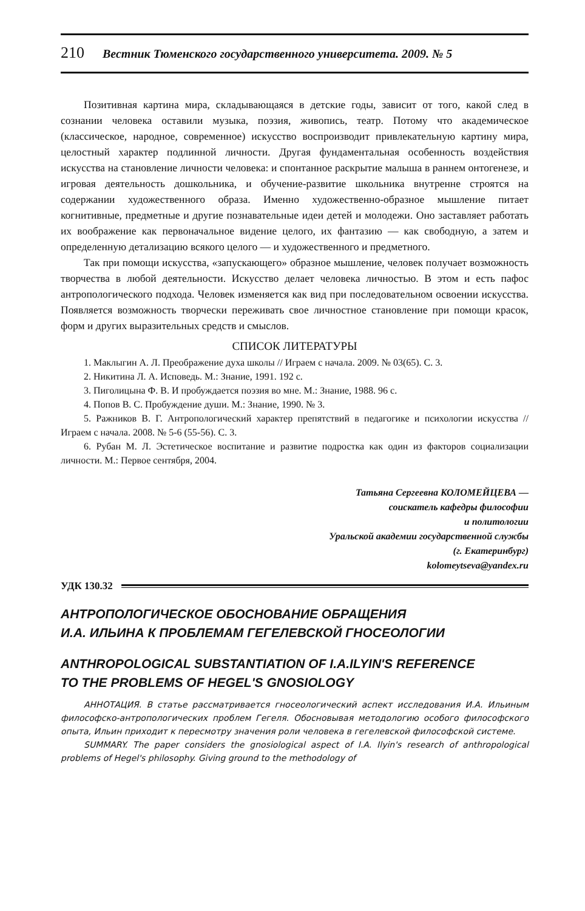210 Вестник Тюменского государственного университета. 2009. № 5
Позитивная картина мира, складывающаяся в детские годы, зависит от того, какой след в сознании человека оставили музыка, поэзия, живопись, театр. Потому что академическое (классическое, народное, современное) искусство воспроизводит привлекательную картину мира, целостный характер подлинной личности. Другая фундаментальная особенность воздействия искусства на становление личности человека: и спонтанное раскрытие малыша в раннем онтогенезе, и игровая деятельность дошкольника, и обучение-развитие школьника внутренне строятся на содержании художественного образа. Именно художественно-образное мышление питает когнитивные, предметные и другие познавательные идеи детей и молодежи. Оно заставляет работать их воображение как первоначальное видение целого, их фантазию — как свободную, а затем и определенную детализацию всякого целого — и художественного и предметного.
Так при помощи искусства, «запускающего» образное мышление, человек получает возможность творчества в любой деятельности. Искусство делает человека личностью. В этом и есть пафос антропологического подхода. Человек изменяется как вид при последовательном освоении искусства. Появляется возможность творчески переживать свое личностное становление при помощи красок, форм и других выразительных средств и смыслов.
СПИСОК ЛИТЕРАТУРЫ
1. Маклыгин А. Л. Преображение духа школы // Играем с начала. 2009. № 03(65). С. 3.
2. Никитина Л. А. Исповедь. М.: Знание, 1991. 192 с.
3. Пиголицына Ф. В. И пробуждается поэзия во мне. М.: Знание, 1988. 96 с.
4. Попов В. С. Пробуждение души. М.: Знание, 1990. № 3.
5. Ражников В. Г. Антропологический характер препятствий в педагогике и психологии искусства // Играем с начала. 2008. № 5-6 (55-56). С. 3.
6. Рубан М. Л. Эстетическое воспитание и развитие подростка как один из факторов социализации личности. М.: Первое сентября, 2004.
Татьяна Сергеевна КОЛОМЕЙЦЕВА —
соискатель кафедры философии
и политологии
Уральской академии государственной службы
(г. Екатеринбург)
kolomeytseva@yandex.ru
УДК 130.32
АНТРОПОЛОГИЧЕСКОЕ ОБОСНОВАНИЕ ОБРАЩЕНИЯ
И.А. ИЛЬИНА К ПРОБЛЕМАМ ГЕГЕЛЕВСКОЙ ГНОСЕОЛОГИИ
ANTHROPOLOGICAL SUBSTANTIATION OF I.A.ILYIN'S REFERENCE
TO THE PROBLEMS OF HEGEL'S GNOSIOLOGY
АННОТАЦИЯ. В статье рассматривается гносеологический аспект исследования И.А. Ильиным философско-антропологических проблем Гегеля. Обосновывая методологию особого философского опыта, Ильин приходит к пересмотру значения роли человека в гегелевской философской системе.
SUMMARY. The paper considers the gnosiological aspect of I.A. Ilyin's research of anthropological problems of Hegel's philosophy. Giving ground to the methodology of